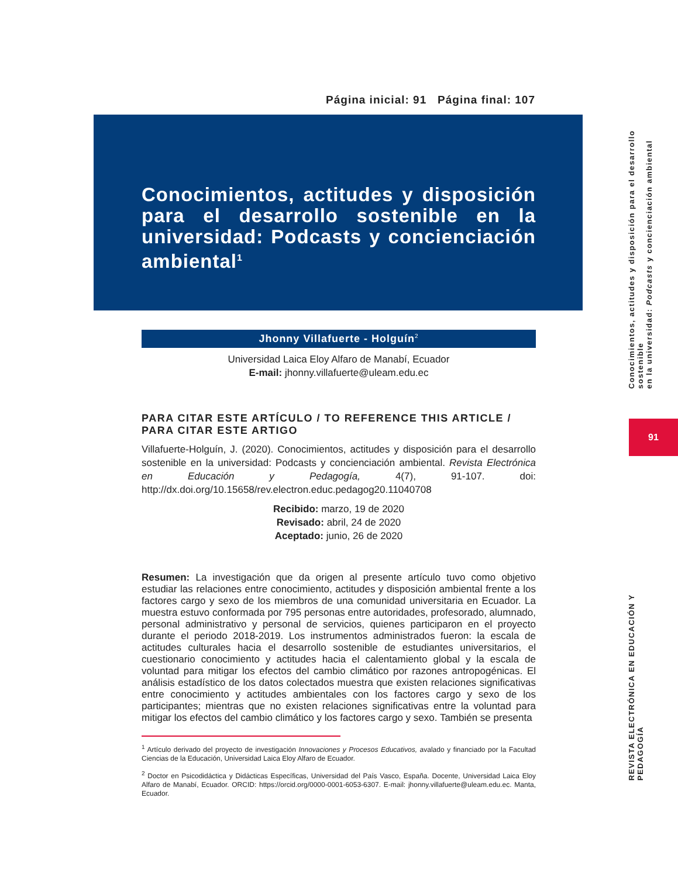Página inicial: 91 Página final: 107
Conocimientos, actitudes y disposición para el desarrollo sostenible en la universidad: Podcasts y concienciación ambiental<sup>1</sup>
Jhonny Villafuerte - Holguín<sup>2</sup>
Universidad Laica Eloy Alfaro de Manabí, Ecuador
E-mail: jhonny.villafuerte@uleam.edu.ec
PARA CITAR ESTE ARTÍCULO / TO REFERENCE THIS ARTICLE / PARA CITAR ESTE ARTIGO
Villafuerte-Holguín, J. (2020). Conocimientos, actitudes y disposición para el desarrollo sostenible en la universidad: Podcasts y concienciación ambiental. Revista Electrónica en Educación y Pedagogía, 4(7), 91-107. doi: http://dx.doi.org/10.15658/rev.electron.educ.pedagog20.11040708
Recibido: marzo, 19 de 2020
Revisado: abril, 24 de 2020
Aceptado: junio, 26 de 2020
Resumen: La investigación que da origen al presente artículo tuvo como objetivo estudiar las relaciones entre conocimiento, actitudes y disposición ambiental frente a los factores cargo y sexo de los miembros de una comunidad universitaria en Ecuador. La muestra estuvo conformada por 795 personas entre autoridades, profesorado, alumnado, personal administrativo y personal de servicios, quienes participaron en el proyecto durante el periodo 2018-2019. Los instrumentos administrados fueron: la escala de actitudes culturales hacia el desarrollo sostenible de estudiantes universitarios, el cuestionario conocimiento y actitudes hacia el calentamiento global y la escala de voluntad para mitigar los efectos del cambio climático por razones antropogénicas. El análisis estadístico de los datos colectados muestra que existen relaciones significativas entre conocimiento y actitudes ambientales con los factores cargo y sexo de los participantes; mientras que no existen relaciones significativas entre la voluntad para mitigar los efectos del cambio climático y los factores cargo y sexo. También se presenta
<sup>1</sup> Artículo derivado del proyecto de investigación Innovaciones y Procesos Educativos, avalado y financiado por la Facultad Ciencias de la Educación, Universidad Laica Eloy Alfaro de Ecuador.
<sup>2</sup> Doctor en Psicodidáctica y Didácticas Específicas, Universidad del País Vasco, España. Docente, Universidad Laica Eloy Alfaro de Manabí, Ecuador. ORCID: https://orcid.org/0000-0001-6053-6307. E-mail: jhonny.villafuerte@uleam.edu.ec. Manta, Ecuador.
Conocimientos, actitudes y disposición para el desarrollo sostenible
en la universidad: Podcasts y concienciación ambiental
91
REVISTA ELECTRÓNICA EN EDUCACIÓN Y PEDAGOGÍA